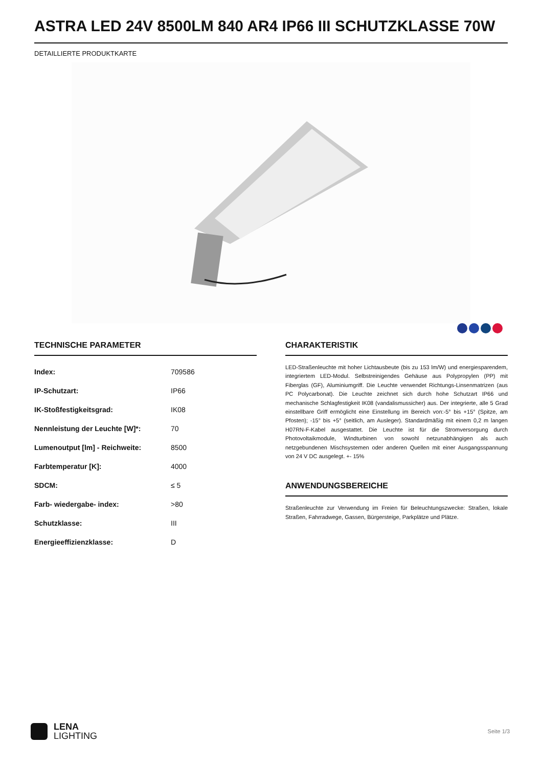ASTRA LED 24V 8500LM 840 AR4 IP66 III SCHUTZKLASSE 70W
DETAILLIERTE PRODUKTKARTE
TECHNISCHE PARAMETER
| Index: | 709586 |
| IP-Schutzart: | IP66 |
| IK-Stoßfestigkeitsgrad: | IK08 |
| Nennleistung der Leuchte [W]*: | 70 |
| Lumenoutput [lm] - Reichweite: | 8500 |
| Farbtemperatur [K]: | 4000 |
| SDCM: | ≤ 5 |
| Farb- wiedergabe- index: | >80 |
| Schutzklasse: | III |
| Energieeffizienzklasse: | D |
CHARAKTERISTIK
LED-Straßenleuchte mit hoher Lichtausbeute (bis zu 153 lm/W) und energiesparendem, integriertem LED-Modul. Selbstreinigendes Gehäuse aus Polypropylen (PP) mit Fiberglas (GF), Aluminiumgriff. Die Leuchte verwendet Richtungs-Linsenmatrizen (aus PC Polycarbonat). Die Leuchte zeichnet sich durch hohe Schutzart IP66 und mechanische Schlagfestigkeit IK08 (vandalismussicher) aus. Der integrierte, alle 5 Grad einstellbare Griff ermöglicht eine Einstellung im Bereich von:-5° bis +15° (Spitze, am Pfosten); -15° bis +5° (seitlich, am Ausleger). Standardmäßig mit einem 0,2 m langen H07RN-F-Kabel ausgestattet. Die Leuchte ist für die Stromversorgung durch Photovoltaikmodule, Windturbinen von sowohl netzunabhängigen als auch netzgebundenen Mischsystemen oder anderen Quellen mit einer Ausgangsspannung von 24 V DC ausgelegt. +- 15%
ANWENDUNGSBEREICHE
Straßenleuchte zur Verwendung im Freien für Beleuchtungszwecke: Straßen, lokale Straßen, Fahrradwege, Gassen, Bürgersteige, Parkplätze und Plätze.
LENA
LIGHTING
Seite 1/3